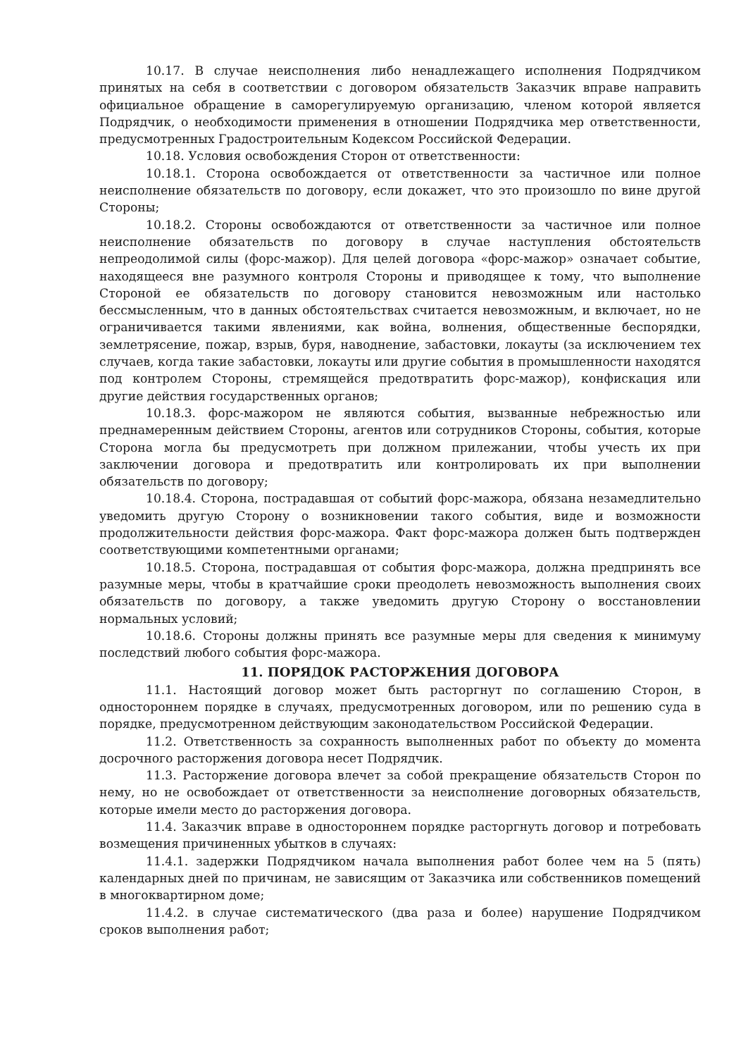10.17. В случае неисполнения либо ненадлежащего исполнения Подрядчиком принятых на себя в соответствии с договором обязательств Заказчик вправе направить официальное обращение в саморегулируемую организацию, членом которой является Подрядчик, о необходимости применения в отношении Подрядчика мер ответственности, предусмотренных Градостроительным Кодексом Российской Федерации.
10.18. Условия освобождения Сторон от ответственности:
10.18.1. Сторона освобождается от ответственности за частичное или полное неисполнение обязательств по договору, если докажет, что это произошло по вине другой Стороны;
10.18.2. Стороны освобождаются от ответственности за частичное или полное неисполнение обязательств по договору в случае наступления обстоятельств непреодолимой силы (форс-мажор). Для целей договора «форс-мажор» означает событие, находящееся вне разумного контроля Стороны и приводящее к тому, что выполнение Стороной ее обязательств по договору становится невозможным или настолько бессмысленным, что в данных обстоятельствах считается невозможным, и включает, но не ограничивается такими явлениями, как война, волнения, общественные беспорядки, землетрясение, пожар, взрыв, буря, наводнение, забастовки, локауты (за исключением тех случаев, когда такие забастовки, локауты или другие события в промышленности находятся под контролем Стороны, стремящейся предотвратить форс-мажор), конфискация или другие действия государственных органов;
10.18.3. форс-мажором не являются события, вызванные небрежностью или преднамеренным действием Стороны, агентов или сотрудников Стороны, события, которые Сторона могла бы предусмотреть при должном прилежании, чтобы учесть их при заключении договора и предотвратить или контролировать их при выполнении обязательств по договору;
10.18.4. Сторона, пострадавшая от событий форс-мажора, обязана незамедлительно уведомить другую Сторону о возникновении такого события, виде и возможности продолжительности действия форс-мажора. Факт форс-мажора должен быть подтвержден соответствующими компетентными органами;
10.18.5. Сторона, пострадавшая от события форс-мажора, должна предпринять все разумные меры, чтобы в кратчайшие сроки преодолеть невозможность выполнения своих обязательств по договору, а также уведомить другую Сторону о восстановлении нормальных условий;
10.18.6. Стороны должны принять все разумные меры для сведения к минимуму последствий любого события форс-мажора.
11. ПОРЯДОК РАСТОРЖЕНИЯ ДОГОВОРА
11.1. Настоящий договор может быть расторгнут по соглашению Сторон, в одностороннем порядке в случаях, предусмотренных договором, или по решению суда в порядке, предусмотренном действующим законодательством Российской Федерации.
11.2. Ответственность за сохранность выполненных работ по объекту до момента досрочного расторжения договора несет Подрядчик.
11.3. Расторжение договора влечет за собой прекращение обязательств Сторон по нему, но не освобождает от ответственности за неисполнение договорных обязательств, которые имели место до расторжения договора.
11.4. Заказчик вправе в одностороннем порядке расторгнуть договор и потребовать возмещения причиненных убытков в случаях:
11.4.1. задержки Подрядчиком начала выполнения работ более чем на 5 (пять) календарных дней по причинам, не зависящим от Заказчика или собственников помещений в многоквартирном доме;
11.4.2. в случае систематического (два раза и более) нарушение Подрядчиком сроков выполнения работ;